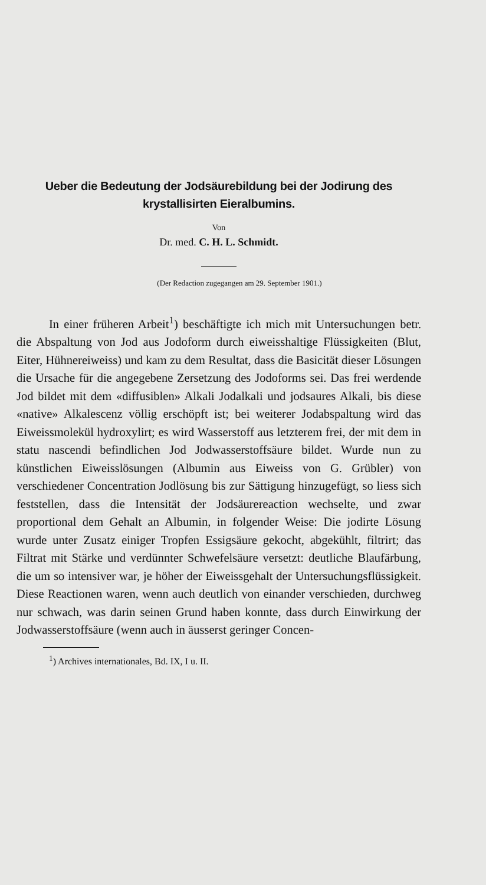Ueber die Bedeutung der Jodsäurebildung bei der Jodirung des krystallisirten Eieralbumins.
Von
Dr. med. C. H. L. Schmidt.
(Der Redaction zugegangen am 29. September 1901.)
In einer früheren Arbeit<sup>1</sup>) beschäftigte ich mich mit Untersuchungen betr. die Abspaltung von Jod aus Jodoform durch eiweisshaltige Flüssigkeiten (Blut, Eiter, Hühnereiweiss) und kam zu dem Resultat, dass die Basicität dieser Lösungen die Ursache für die angegebene Zersetzung des Jodoforms sei. Das frei werdende Jod bildet mit dem «diffusiblen» Alkali Jodalkali und jodsaures Alkali, bis diese «native» Alkalescenz völlig erschöpft ist; bei weiterer Jodabspaltung wird das Eiweissmolekül hydroxylirt; es wird Wasserstoff aus letzterem frei, der mit dem in statu nascendi befindlichen Jod Jodwasserstoffsäure bildet. Wurde nun zu künstlichen Eiweisslösungen (Albumin aus Eiweiss von G. Grübler) von verschiedener Concentration Jodlösung bis zur Sättigung hinzugefügt, so liess sich feststellen, dass die Intensität der Jodsäurereaction wechselte, und zwar proportional dem Gehalt an Albumin, in folgender Weise: Die jodirte Lösung wurde unter Zusatz einiger Tropfen Essigsäure gekocht, abgekühlt, filtrirt; das Filtrat mit Stärke und verdünnter Schwefelsäure versetzt: deutliche Blaufärbung, die um so intensiver war, je höher der Eiweissgehalt der Untersuchungsflüssigkeit. Diese Reactionen waren, wenn auch deutlich von einander verschieden, durchweg nur schwach, was darin seinen Grund haben konnte, dass durch Einwirkung der Jodwasserstoffsäure (wenn auch in äusserst geringer Concen-
<sup>1</sup>) Archives internationales, Bd. IX, I u. II.